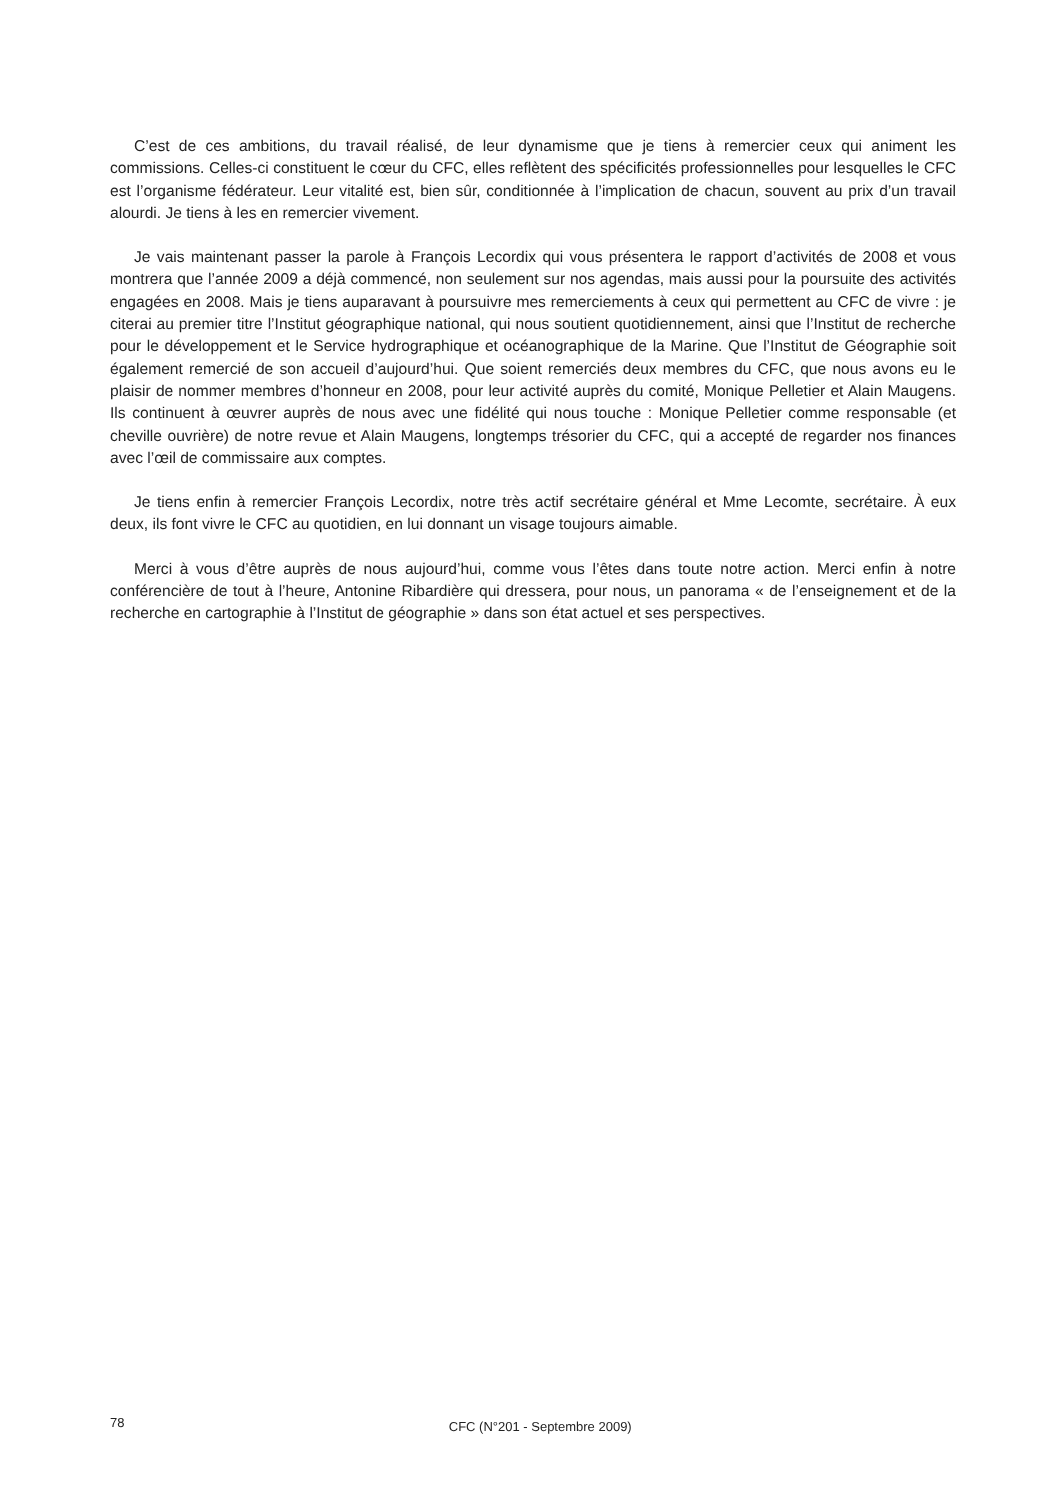C’est de ces ambitions, du travail réalisé, de leur dynamisme que je tiens à remercier ceux qui animent les commissions. Celles-ci constituent le cœur du CFC, elles reflètent des spécificités professionnelles pour lesquelles le CFC est l’organisme fédérateur. Leur vitalité est, bien sûr, conditionnée à l’implication de chacun, souvent au prix d’un travail alourdi. Je tiens à les en remercier vivement.
Je vais maintenant passer la parole à François Lecordix qui vous présentera le rapport d’activités de 2008 et vous montrera que l’année 2009 a déjà commencé, non seulement sur nos agendas, mais aussi pour la poursuite des activités engagées en 2008. Mais je tiens auparavant à poursuivre mes remerciements à ceux qui permettent au CFC de vivre : je citerai au premier titre l’Institut géographique national, qui nous soutient quotidiennement, ainsi que l’Institut de recherche pour le développement et le Service hydrographique et océanographique de la Marine. Que l’Institut de Géographie soit également remercié de son accueil d’aujourd’hui. Que soient remerciés deux membres du CFC, que nous avons eu le plaisir de nommer membres d’honneur en 2008, pour leur activité auprès du comité, Monique Pelletier et Alain Maugens. Ils continuent à œuvrer auprès de nous avec une fidélité qui nous touche : Monique Pelletier comme responsable (et cheville ouvrière) de notre revue et Alain Maugens, longtemps trésorier du CFC, qui a accepté de regarder nos finances avec l’œil de commissaire aux comptes.
Je tiens enfin à remercier François Lecordix, notre très actif secrétaire général et Mme Lecomte, secrétaire. À eux deux, ils font vivre le CFC au quotidien, en lui donnant un visage toujours aimable.
Merci à vous d’être auprès de nous aujourd’hui, comme vous l’êtes dans toute notre action. Merci enfin à notre conférencière de tout à l’heure, Antonine Ribardière qui dressera, pour nous, un panorama « de l’enseignement et de la recherche en cartographie à l’Institut de géographie » dans son état actuel et ses perspectives.
78
CFC (N°201 - Septembre 2009)